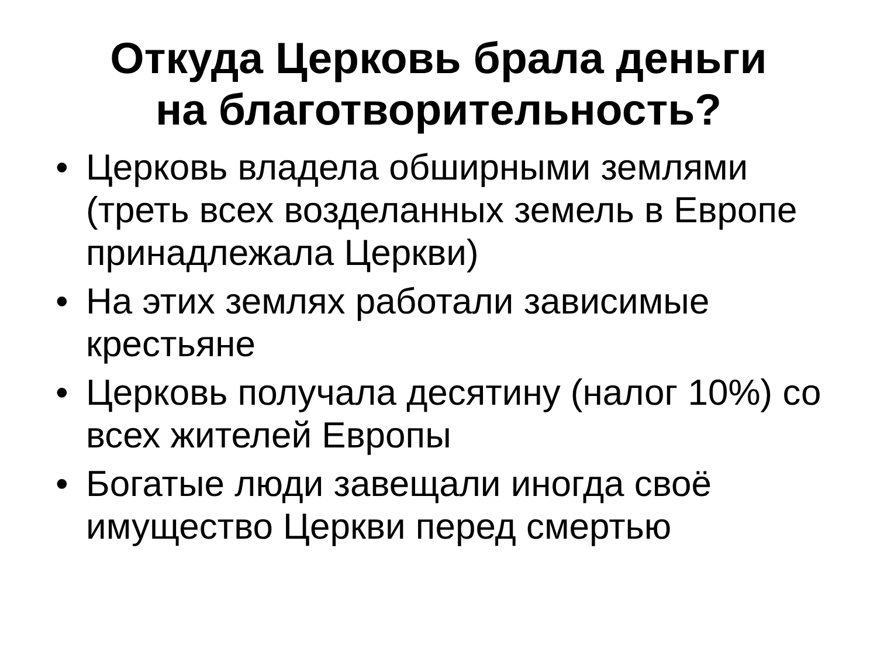Откуда Церковь брала деньги
на благотворительность?
• Церковь владела обширными землями (треть всех возделанных земель в Европе принадлежала Церкви)
• На этих землях работали зависимые крестьяне
• Церковь получала десятину (налог 10%) со всех жителей Европы
• Богатые люди завещали иногда своё имущество Церкви перед смертью